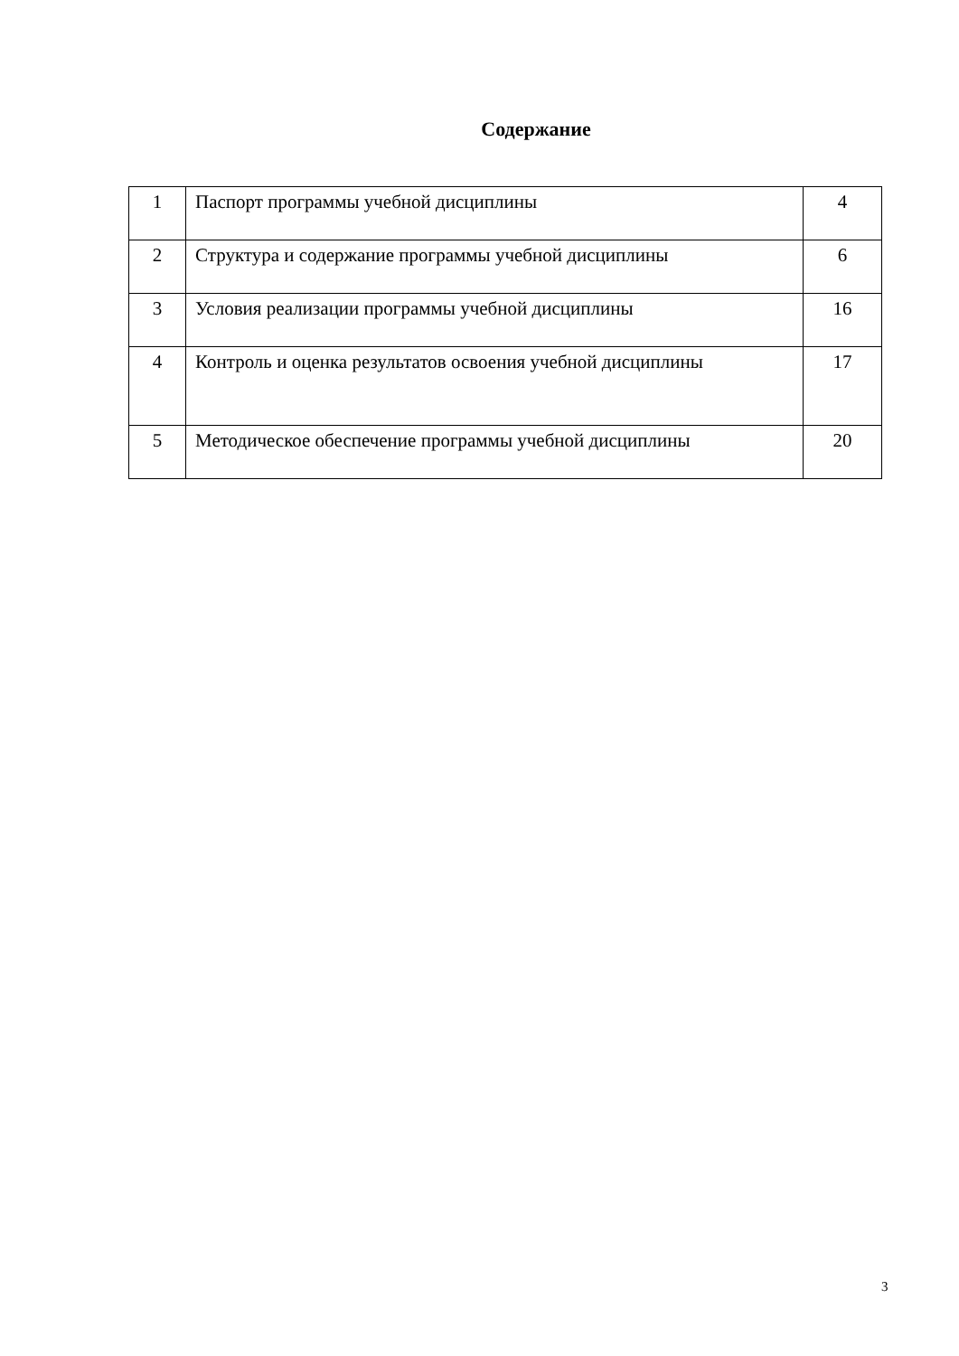Содержание
| 1 | Паспорт программы учебной дисциплины | 4 |
| 2 | Структура и содержание программы учебной дисциплины | 6 |
| 3 | Условия реализации программы учебной дисциплины | 16 |
| 4 | Контроль и оценка результатов освоения учебной дисциплины | 17 |
| 5 | Методическое обеспечение программы учебной дисциплины | 20 |
3